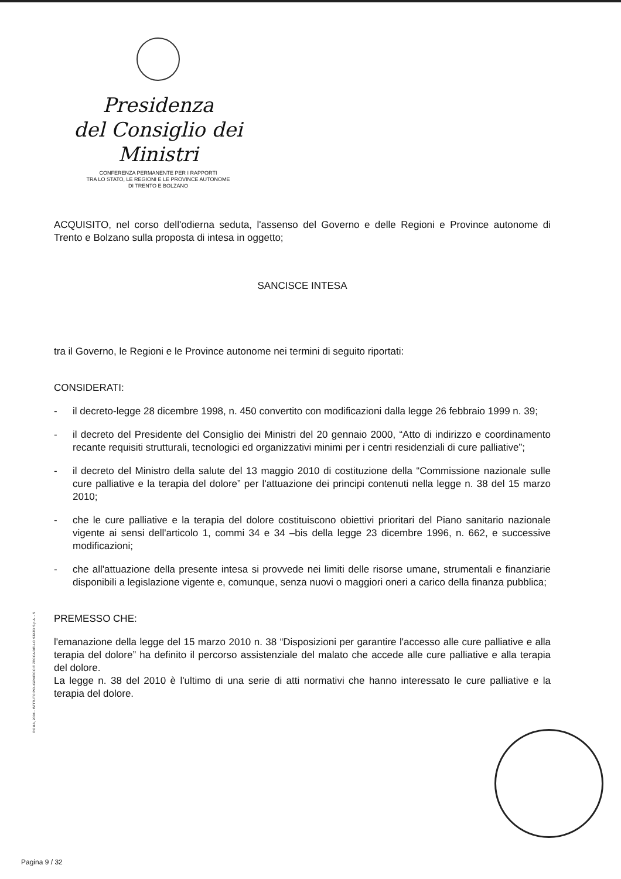Presidenza
del Consiglio dei Ministri
CONFERENZA PERMANENTE PER I RAPPORTI
TRA LO STATO, LE REGIONI E LE PROVINCE AUTONOME
DI TRENTO E BOLZANO
ACQUISITO, nel corso dell'odierna seduta, l'assenso del Governo e delle Regioni e Province autonome di Trento e Bolzano sulla proposta di intesa in oggetto;
SANCISCE INTESA
tra il Governo, le Regioni e le Province autonome nei termini di seguito riportati:
CONSIDERATI:
- il decreto-legge 28 dicembre 1998, n. 450 convertito con modificazioni dalla legge 26 febbraio 1999 n. 39;
- il decreto del Presidente del Consiglio dei Ministri del 20 gennaio 2000, “Atto di indirizzo e coordinamento recante requisiti strutturali, tecnologici ed organizzativi minimi per i centri residenziali di cure palliative”;
- il decreto del Ministro della salute del 13 maggio 2010 di costituzione della “Commissione nazionale sulle cure palliative e la terapia del dolore” per l'attuazione dei principi contenuti nella legge n. 38 del 15 marzo 2010;
- che le cure palliative e la terapia del dolore costituiscono obiettivi prioritari del Piano sanitario nazionale vigente ai sensi dell'articolo 1, commi 34 e 34 –bis della legge 23 dicembre 1996, n. 662, e successive modificazioni;
- che all'attuazione della presente intesa si provvede nei limiti delle risorse umane, strumentali e finanziarie disponibili a legislazione vigente e, comunque, senza nuovi o maggiori oneri a carico della finanza pubblica;
PREMESSO CHE:
l'emanazione della legge del 15 marzo 2010 n. 38 “Disposizioni per garantire l'accesso alle cure palliative e alla terapia del dolore” ha definito il percorso assistenziale del malato che accede alle cure palliative e alla terapia del dolore.
La legge n. 38 del 2010 è l'ultimo di una serie di atti normativi che hanno interessato le cure palliative e la terapia del dolore.
ROMA, 2004 - ISTITUTO POLIGRAFICO E ZECCA DELLO STATO S.p.A. - S
Pagina 9 / 32